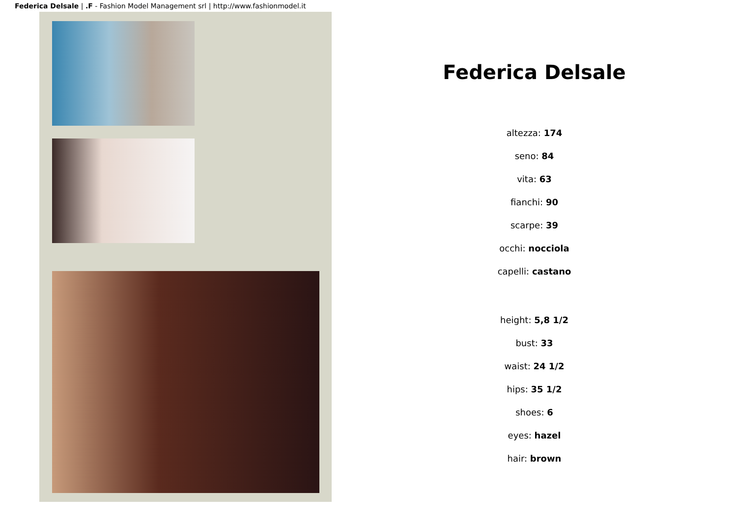Federica Delsale | .F - Fashion Model Management srl | http://www.fashionmodel.it
Federica Delsale
altezza: 174
seno: 84
vita: 63
fianchi: 90
scarpe: 39
occhi: nocciola
capelli: castano
height: 5,8 1/2
bust: 33
waist: 24 1/2
hips: 35 1/2
shoes: 6
eyes: hazel
hair: brown